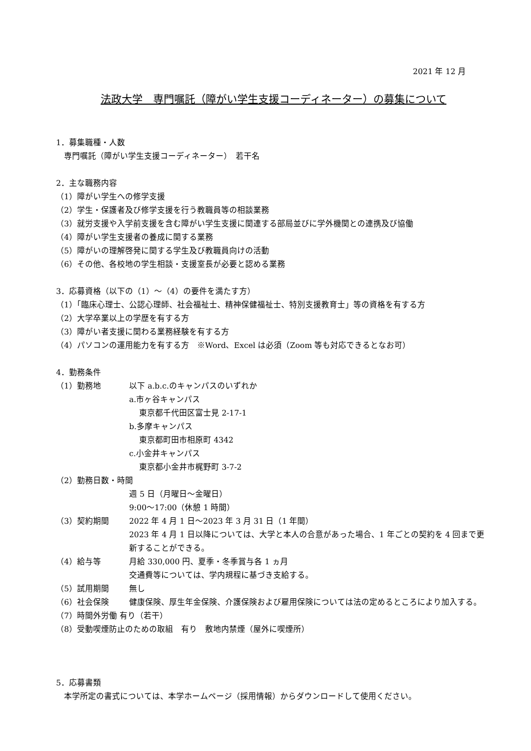2021 年 12 月
法政大学　専門嘱託（障がい学生支援コーディネーター）の募集について
1．募集職種・人数
　専門嘱託（障がい学生支援コーディネーター）　若干名
2．主な職務内容
（1）障がい学生への修学支援
（2）学生・保護者及び修学支援を行う教職員等の相談業務
（3）就労支援や入学前支援を含む障がい学生支援に関連する部局並びに学外機関との連携及び協働
（4）障がい学生支援者の養成に関する業務
（5）障がいの理解啓発に関する学生及び教職員向けの活動
（6）その他、各校地の学生相談・支援室長が必要と認める業務
3．応募資格（以下の（1）～（4）の要件を満たす方）
（1）「臨床心理士、公認心理師、社会福祉士、精神保健福祉士、特別支援教育士」等の資格を有する方
（2）大学卒業以上の学歴を有する方
（3）障がい者支援に関わる業務経験を有する方
（4）パソコンの運用能力を有する方　※Word、Excel は必須（Zoom 等も対応できるとなお可）
4．勤務条件
（1）勤務地 以下 a.b.c.のキャンパスのいずれか
a.市ヶ谷キャンパス
東京都千代田区富士見 2-17-1
b.多摩キャンパス
東京都町田市相原町 4342
c.小金井キャンパス
東京都小金井市梶野町 3-7-2
（2）勤務日数・時間
週 5 日（月曜日～金曜日）
9:00～17:00（休憩 1 時間）
（3）契約期間 2022 年 4 月 1 日～2023 年 3 月 31 日（1 年間）
2023 年 4 月 1 日以降については、大学と本人の合意があった場合、1 年ごとの契約を 4 回まで更新することができる。
（4）給与等 月給 330,000 円、夏季・冬季賞与各 1 ヵ月
交通費等については、学内規程に基づき支給する。
（5）試用期間 無し
（6）社会保険 健康保険、厚生年金保険、介護保険および雇用保険については法の定めるところにより加入する。
（7）時間外労働 有り（若干）
（8）受動喫煙防止のための取組　有り　敷地内禁煙（屋外に喫煙所）
5．応募書類
　本学所定の書式については、本学ホームページ（採用情報）からダウンロードして使用ください。